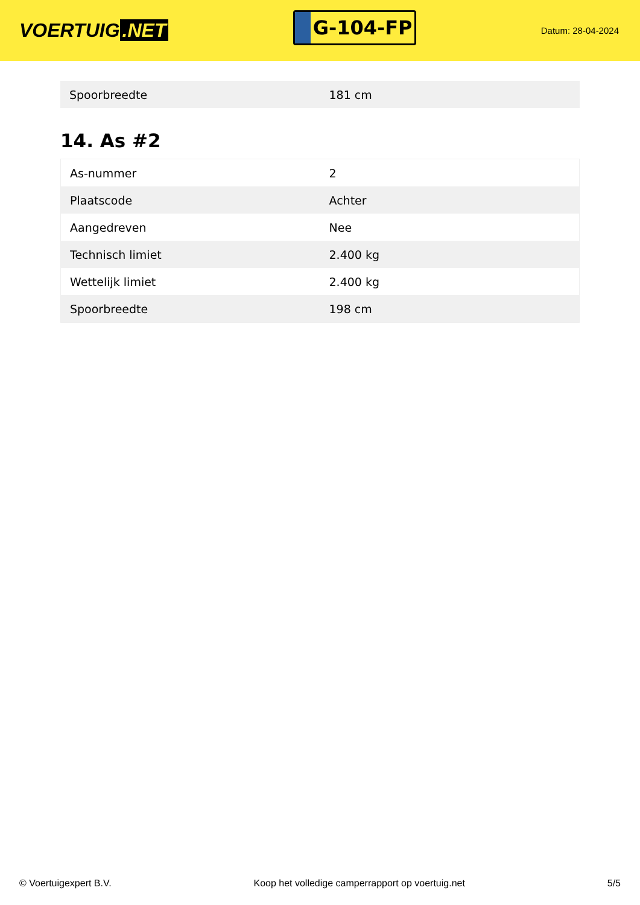VOERTUIG.NET
G-104-FP
Datum: 28-04-2024
| Spoorbreedte | 181 cm |
14. As #2
| As-nummer | 2 |
| Plaatscode | Achter |
| Aangedreven | Nee |
| Technisch limiet | 2.400 kg |
| Wettelijk limiet | 2.400 kg |
| Spoorbreedte | 198 cm |
© Voertuigexpert B.V. Koop het volledige camperrapport op voertuig.net 5/5